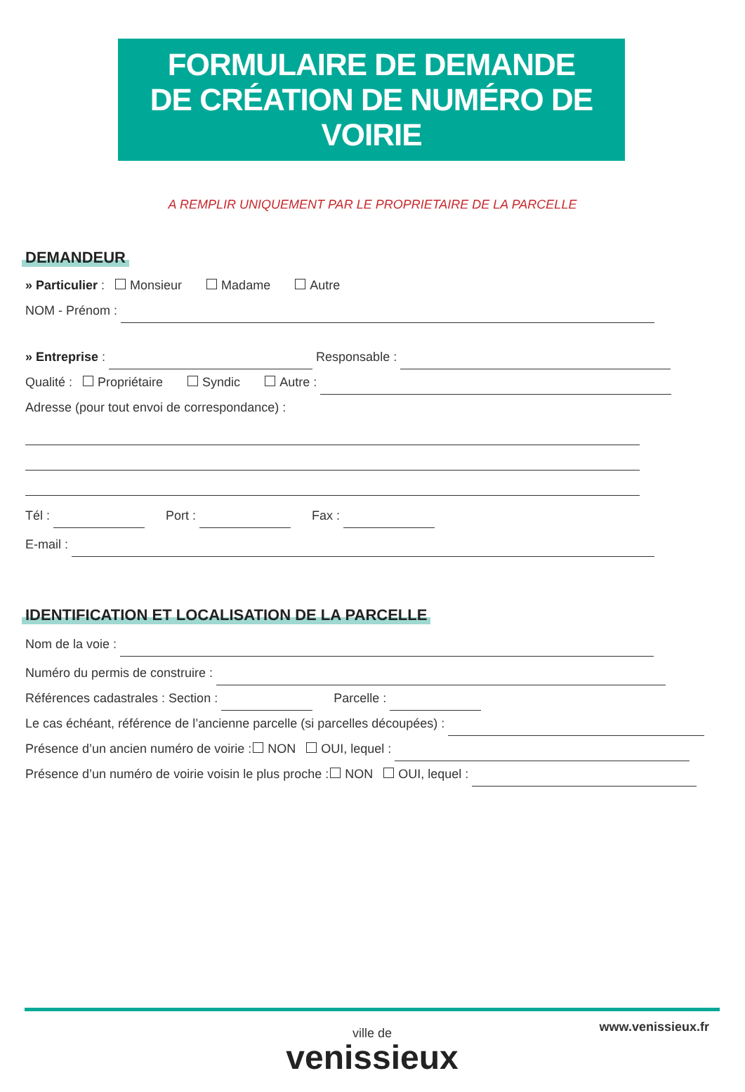FORMULAIRE DE DEMANDE
DE CRÉATION DE NUMÉRO DE VOIRIE
A REMPLIR UNIQUEMENT PAR LE PROPRIETAIRE DE LA PARCELLE
DEMANDEUR
» Particulier : Monsieur Madame Autre
NOM - Prénom :
» Entreprise : Responsable :
Qualité : Propriétaire Syndic Autre :
Adresse (pour tout envoi de correspondance) :
Tél : Port : Fax :
E-mail :
IDENTIFICATION ET LOCALISATION DE LA PARCELLE
Nom de la voie :
Numéro du permis de construire :
Références cadastrales : Section : Parcelle :
Le cas échéant, référence de l’ancienne parcelle (si parcelles découpées) :
Présence d’un ancien numéro de voirie : NON OUI, lequel :
Présence d’un numéro de voirie voisin le plus proche : NON OUI, lequel :
www.venissieux.fr
ville de
venissieux